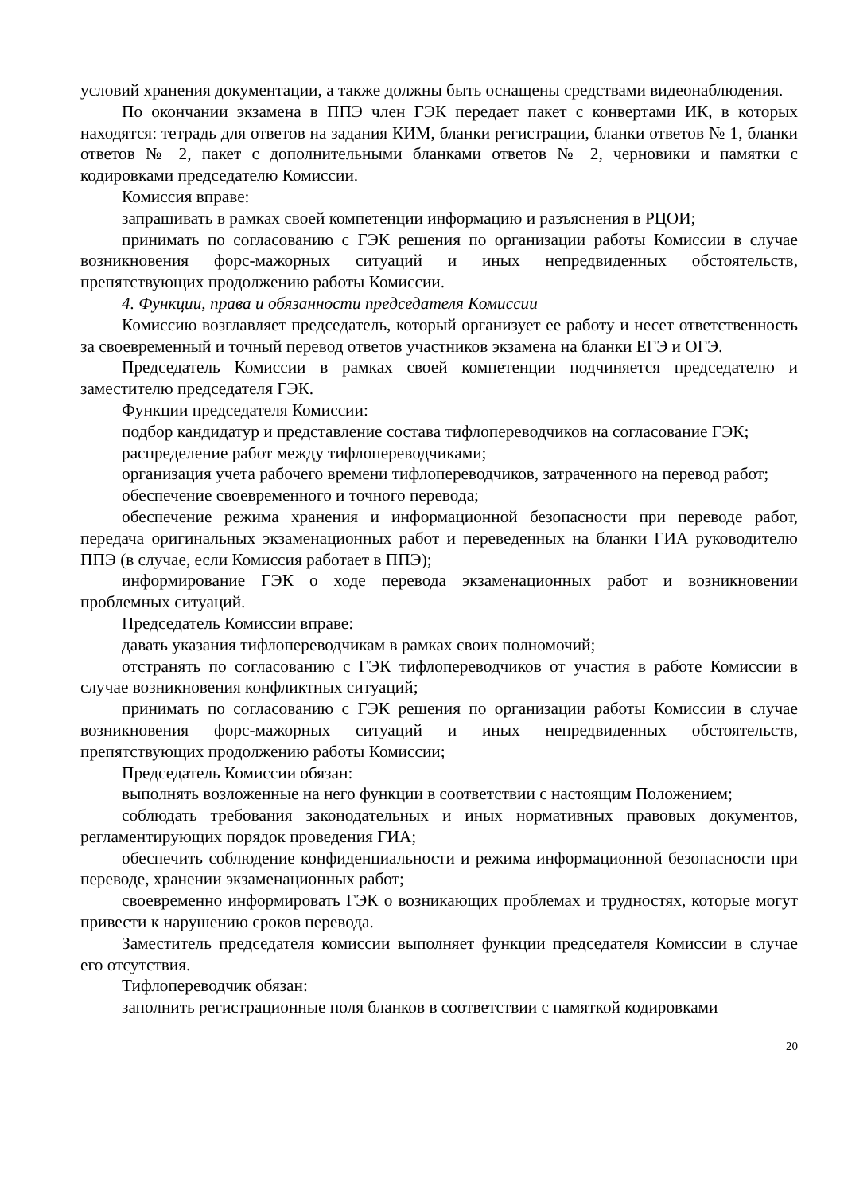условий хранения документации, а также должны быть оснащены средствами видеонаблюдения.
По окончании экзамена в ППЭ член ГЭК передает пакет с конвертами ИК, в которых находятся: тетрадь для ответов на задания КИМ, бланки регистрации, бланки ответов № 1, бланки ответов № 2, пакет с дополнительными бланками ответов № 2, черновики и памятки с кодировками председателю Комиссии.
Комиссия вправе:
запрашивать в рамках своей компетенции информацию и разъяснения в РЦОИ;
принимать по согласованию с ГЭК решения по организации работы Комиссии в случае возникновения форс-мажорных ситуаций и иных непредвиденных обстоятельств, препятствующих продолжению работы Комиссии.
4. Функции, права и обязанности председателя Комиссии
Комиссию возглавляет председатель, который организует ее работу и несет ответственность за своевременный и точный перевод ответов участников экзамена на бланки ЕГЭ и ОГЭ.
Председатель Комиссии в рамках своей компетенции подчиняется председателю и заместителю председателя ГЭК.
Функции председателя Комиссии:
подбор кандидатур и представление состава тифлопереводчиков на согласование ГЭК;
распределение работ между тифлопереводчиками;
организация учета рабочего времени тифлопереводчиков, затраченного на перевод работ;
обеспечение своевременного и точного перевода;
обеспечение режима хранения и информационной безопасности при переводе работ, передача оригинальных экзаменационных работ и переведенных на бланки ГИА руководителю ППЭ (в случае, если Комиссия работает в ППЭ);
информирование ГЭК о ходе перевода экзаменационных работ и возникновении проблемных ситуаций.
Председатель Комиссии вправе:
давать указания тифлопереводчикам в рамках своих полномочий;
отстранять по согласованию с ГЭК тифлопереводчиков от участия в работе Комиссии в случае возникновения конфликтных ситуаций;
принимать по согласованию с ГЭК решения по организации работы Комиссии в случае возникновения форс-мажорных ситуаций и иных непредвиденных обстоятельств, препятствующих продолжению работы Комиссии;
Председатель Комиссии обязан:
выполнять возложенные на него функции в соответствии с настоящим Положением;
соблюдать требования законодательных и иных нормативных правовых документов, регламентирующих порядок проведения ГИА;
обеспечить соблюдение конфиденциальности и режима информационной безопасности при переводе, хранении экзаменационных работ;
своевременно информировать ГЭК о возникающих проблемах и трудностях, которые могут привести к нарушению сроков перевода.
Заместитель председателя комиссии выполняет функции председателя Комиссии в случае его отсутствия.
Тифлопереводчик обязан:
заполнить регистрационные поля бланков в соответствии с памяткой кодировками
20